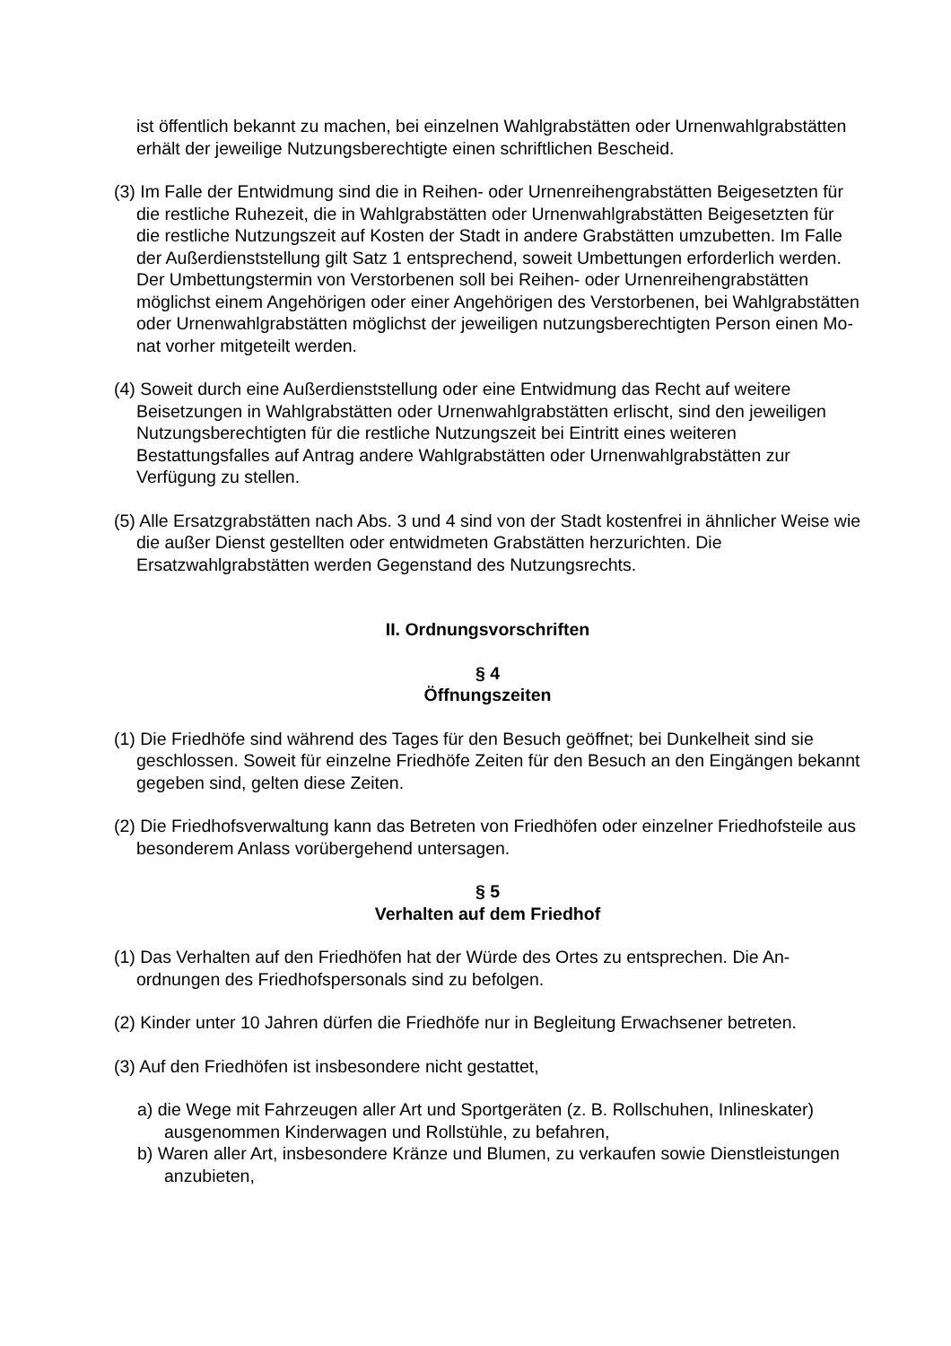ist öffentlich bekannt zu machen, bei einzelnen Wahlgrabstätten oder Urnenwahl­grabstätten erhält der jeweilige Nutzungsberechtigte einen schriftlichen Bescheid.
(3) Im Falle der Entwidmung sind die in Reihen- oder Urnenreihengrabstätten Beige­setzten für die restliche Ruhezeit, die in Wahlgrabstätten oder Urnenwahlgrabstät­ten Beigesetzten für die restliche Nutzungszeit auf Kosten der Stadt in andere Grabstätten umzubetten. Im Falle der Außerdienststellung gilt Satz 1 entspre­chend, soweit Umbettungen erforderlich werden. Der Umbettungstermin von Ver­storbenen soll bei Reihen- oder Urnenreihengrabstätten möglichst einem Angehö­rigen oder einer Angehörigen des Verstorbenen, bei Wahlgrabstätten oder Urnen­wahlgrabstätten möglichst der jeweiligen nutzungsberechtigten Person einen Mo­nat vorher mitgeteilt werden.
(4) Soweit durch eine Außerdienststellung oder eine Entwidmung das Recht auf wei­tere Beisetzungen in Wahlgrabstätten oder Urnenwahlgrabstätten erlischt, sind den jeweiligen Nutzungsberechtigten für die restliche Nutzungszeit bei Eintritt ei­nes weiteren Bestattungsfalles auf Antrag andere Wahlgrabstätten oder Urnen­wahlgrabstätten zur Verfügung zu stellen.
(5) Alle Ersatzgrabstätten nach Abs. 3 und 4 sind von der Stadt kostenfrei in ähnli­cher Weise wie die außer Dienst gestellten oder entwidmeten Grabstätten herzu­richten. Die Ersatzwahlgrabstätten werden Gegenstand des Nutzungsrechts.
II. Ordnungsvorschriften
§ 4
Öffnungszeiten
(1) Die Friedhöfe sind während des Tages für den Besuch geöffnet; bei Dunkelheit sind sie geschlossen. Soweit für einzelne Friedhöfe Zeiten für den Besuch an den Eingän­gen bekannt gegeben sind, gelten diese Zeiten.
(2) Die Friedhofsverwaltung kann das Betreten von Friedhöfen oder einzelner Fried­hofsteile aus besonderem Anlass vorübergehend untersagen.
§ 5
Verhalten auf dem Friedhof
(1) Das Verhalten auf den Friedhöfen hat der Würde des Ortes zu entsprechen. Die An­ordnungen des Friedhofspersonals sind zu befolgen.
(2) Kinder unter 10 Jahren dürfen die Friedhöfe nur in Begleitung Erwachsener betre­ten.
(3) Auf den Friedhöfen ist insbesondere nicht gestattet,
a) die Wege mit Fahrzeugen aller Art und Sportgeräten (z. B. Rollschuhen, Inline­skater) ausgenommen Kinderwagen und Rollstühle, zu befahren,
b) Waren aller Art, insbesondere Kränze und Blumen, zu verkaufen sowie Dienstleis­tungen anzubieten,